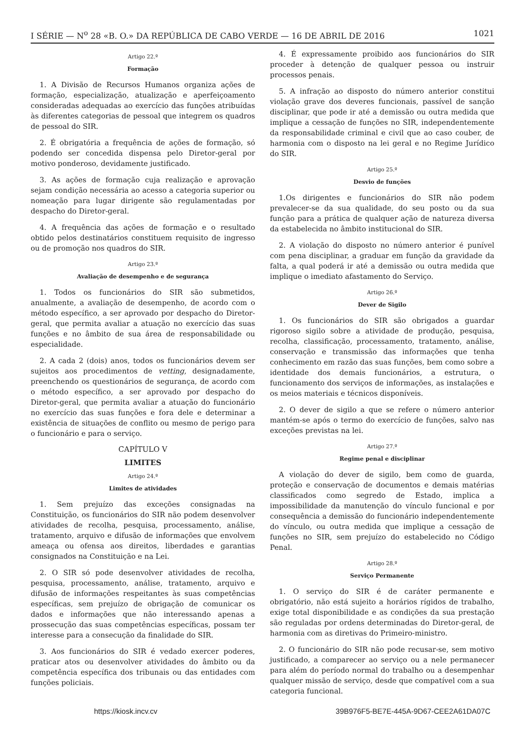I SÉRIE — N<sup>o</sup> 28 «B. O.» DA REPÚBLICA DE CABO VERDE — 16 DE ABRIL DE 2016 1021
Artigo 22.º
Formação
1. A Divisão de Recursos Humanos organiza ações de formação, especialização, atualização e aperfeiçoamento consideradas adequadas ao exercício das funções atribuídas às diferentes categorias de pessoal que integrem os quadros de pessoal do SIR.
2. É obrigatória a frequência de ações de formação, só podendo ser concedida dispensa pelo Diretor-geral por motivo ponderoso, devidamente justificado.
3. As ações de formação cuja realização e aprovação sejam condição necessária ao acesso a categoria superior ou nomeação para lugar dirigente são regulamentadas por despacho do Diretor-geral.
4. A frequência das ações de formação e o resultado obtido pelos destinatários constituem requisito de ingresso ou de promoção nos quadros do SIR.
Artigo 23.º
Avaliação de desempenho e de segurança
1. Todos os funcionários do SIR são submetidos, anualmente, a avaliação de desempenho, de acordo com o método específico, a ser aprovado por despacho do Diretor-geral, que permita avaliar a atuação no exercício das suas funções e no âmbito de sua área de responsabilidade ou especialidade.
2. A cada 2 (dois) anos, todos os funcionários devem ser sujeitos aos procedimentos de vetting, designadamente, preenchendo os questionários de segurança, de acordo com o método específico, a ser aprovado por despacho do Diretor-geral, que permita avaliar a atuação do funcionário no exercício das suas funções e fora dele e determinar a existência de situações de conflito ou mesmo de perigo para o funcionário e para o serviço.
CAPÍTULO V
LIMITES
Artigo 24.º
Limites de atividades
1. Sem prejuízo das exceções consignadas na Constituição, os funcionários do SIR não podem desenvolver atividades de recolha, pesquisa, processamento, análise, tratamento, arquivo e difusão de informações que envolvem ameaça ou ofensa aos direitos, liberdades e garantias consignados na Constituição e na Lei.
2. O SIR só pode desenvolver atividades de recolha, pesquisa, processamento, análise, tratamento, arquivo e difusão de informações respeitantes às suas competências específicas, sem prejuízo de obrigação de comunicar os dados e informações que não interessando apenas a prossecução das suas competências específicas, possam ter interesse para a consecução da finalidade do SIR.
3. Aos funcionários do SIR é vedado exercer poderes, praticar atos ou desenvolver atividades do âmbito ou da competência específica dos tribunais ou das entidades com funções policiais.
4. É expressamente proibido aos funcionários do SIR proceder à detenção de qualquer pessoa ou instruir processos penais.
5. A infração ao disposto do número anterior constitui violação grave dos deveres funcionais, passível de sanção disciplinar, que pode ir até a demissão ou outra medida que implique a cessação de funções no SIR, independentemente da responsabilidade criminal e civil que ao caso couber, de harmonia com o disposto na lei geral e no Regime Jurídico do SIR.
Artigo 25.º
Desvio de funções
1.Os dirigentes e funcionários do SIR não podem prevalecer-se da sua qualidade, do seu posto ou da sua função para a prática de qualquer ação de natureza diversa da estabelecida no âmbito institucional do SIR.
2. A violação do disposto no número anterior é punível com pena disciplinar, a graduar em função da gravidade da falta, a qual poderá ir até a demissão ou outra medida que implique o imediato afastamento do Serviço.
Artigo 26.º
Dever de Sigilo
1. Os funcionários do SIR são obrigados a guardar rigoroso sigilo sobre a atividade de produção, pesquisa, recolha, classificação, processamento, tratamento, análise, conservação e transmissão das informações que tenha conhecimento em razão das suas funções, bem como sobre a identidade dos demais funcionários, a estrutura, o funcionamento dos serviços de informações, as instalações e os meios materiais e técnicos disponíveis.
2. O dever de sigilo a que se refere o número anterior mantém-se após o termo do exercício de funções, salvo nas exceções previstas na lei.
Artigo 27.º
Regime penal e disciplinar
A violação do dever de sigilo, bem como de guarda, proteção e conservação de documentos e demais matérias classificados como segredo de Estado, implica a impossibilidade da manutenção do vínculo funcional e por consequência a demissão do funcionário independentemente do vínculo, ou outra medida que implique a cessação de funções no SIR, sem prejuízo do estabelecido no Código Penal.
Artigo 28.º
Serviço Permanente
1. O serviço do SIR é de caráter permanente e obrigatório, não está sujeito a horários rígidos de trabalho, exige total disponibilidade e as condições da sua prestação são reguladas por ordens determinadas do Diretor-geral, de harmonia com as diretivas do Primeiro-ministro.
2. O funcionário do SIR não pode recusar-se, sem motivo justificado, a comparecer ao serviço ou a nele permanecer para além do período normal do trabalho ou a desempenhar qualquer missão de serviço, desde que compatível com a sua categoria funcional.
https://kiosk.incv.cv 39B976F5-BE7E-445A-9D67-CEE2A61DA07C